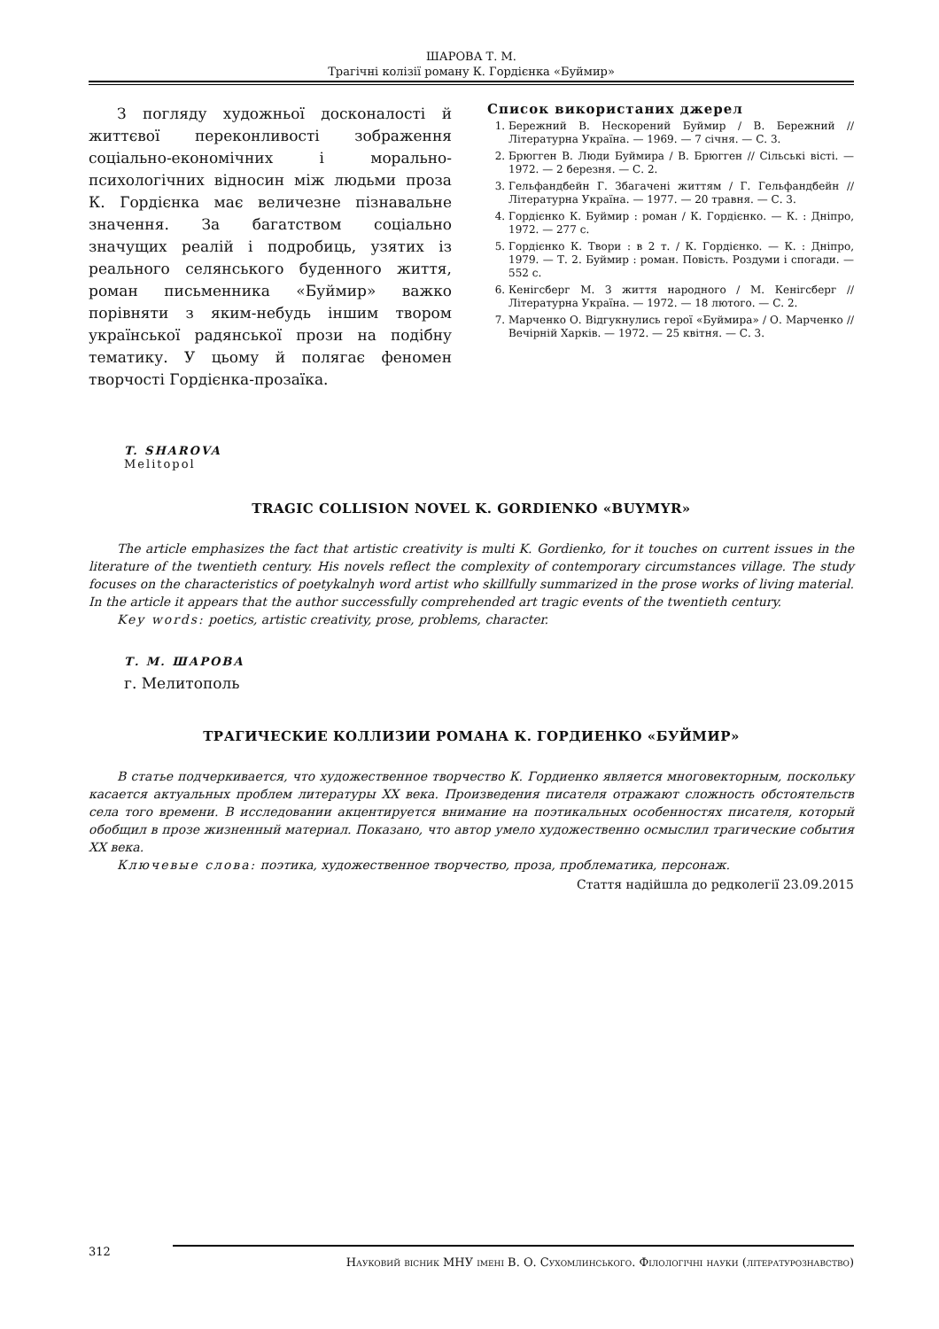ШАРОВА Т. М.
Трагічні колізії роману К. Гордієнка «Буймир»
З погляду художньої досконалості й життєвої переконливості зображення соціально-економічних і морально-психологічних відносин між людьми проза К. Гордієнка має величезне пізнавальне значення. За багатством соціально значущих реалій і подробиць, узятих із реального селянського буденного життя, роман письменника «Буймир» важко порівняти з яким-небудь іншим твором української радянської прози на подібну тематику. У цьому й полягає феномен творчості Гордієнка-прозаїка.
Список використаних джерел
1. Бережний В. Нескорений Буймир / В. Бережний // Літературна Україна. — 1969. — 7 січня. — С. 3.
2. Брюгген В. Люди Буймира / В. Брюгген // Сільські вісті. — 1972. — 2 березня. — С. 2.
3. Гельфандбейн Г. Збагачені життям / Г. Гельфандбейн // Літературна Україна. — 1977. — 20 травня. — С. 3.
4. Гордієнко К. Буймир : роман / К. Гордієнко. — К. : Дніпро, 1972. — 277 с.
5. Гордієнко К. Твори : в 2 т. / К. Гордієнко. — К. : Дніпро, 1979. — Т. 2. Буймир : роман. Повість. Роздуми і спогади. — 552 с.
6. Кенігсберг М. З життя народного / М. Кенігсберг // Літературна Україна. — 1972. — 18 лютого. — С. 2.
7. Марченко О. Відгукнулись герої «Буймира» / О. Марченко // Вечірній Харків. — 1972. — 25 квітня. — С. 3.
T. SHAROVA
Melitopol
TRAGIC COLLISION NOVEL K. GORDIENKO «BUYMYR»
The article emphasizes the fact that artistic creativity is multi K. Gordienko, for it touches on current issues in the literature of the twentieth century. His novels reflect the complexity of contemporary circumstances village. The study focuses on the characteristics of poetykalnyh word artist who skillfully summarized in the prose works of living material. In the article it appears that the author successfully comprehended art tragic events of the twentieth century.
Key words: poetics, artistic creativity, prose, problems, character.
Т. М. ШАРОВА
г. Мелитополь
ТРАГИЧЕСКИЕ КОЛЛИЗИИ РОМАНА К. ГОРДИЕНКО «БУЙМИР»
В статье подчеркивается, что художественное творчество К. Гордиенко является многовекторным, поскольку касается актуальных проблем литературы ХХ века. Произведения писателя отражают сложность обстоятельств села того времени. В исследовании акцентируется внимание на поэтикальных особенностях писателя, который обобщил в прозе жизненный материал. Показано, что автор умело художественно осмыслил трагические события ХХ века.
Ключевые слова: поэтика, художественное творчество, проза, проблематика, персонаж.
Стаття надійшла до редколегії 23.09.2015
312
Науковий вісник МНУ імені В. О. Сухомлинського. Філологічні науки (літературознавство)